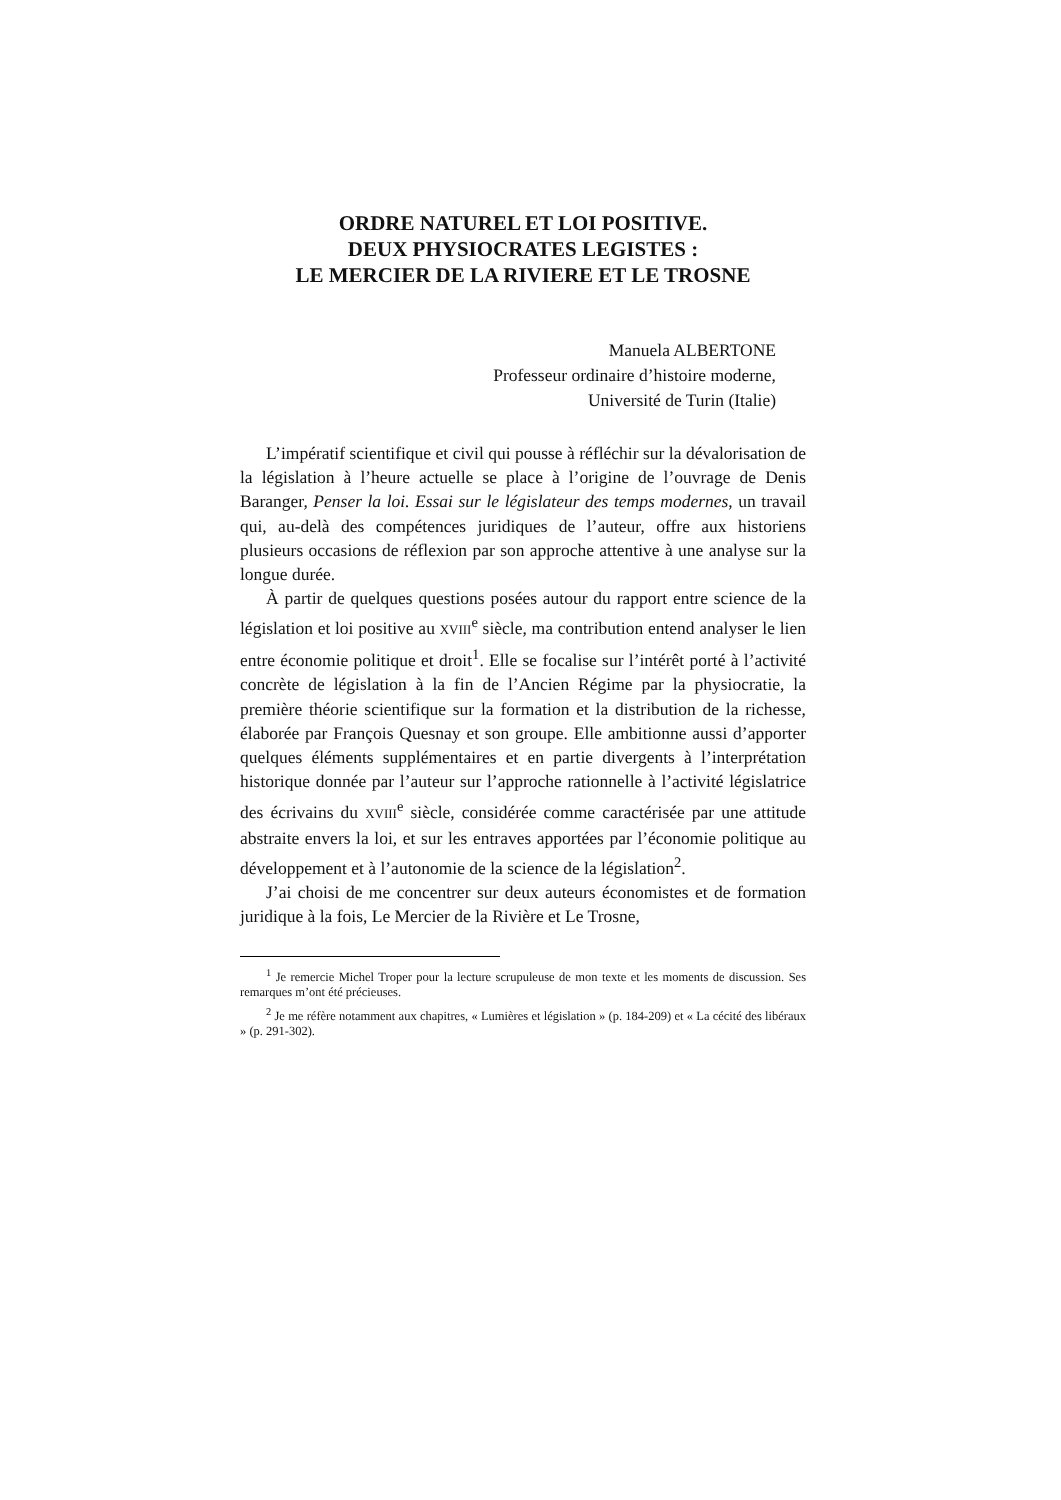ORDRE NATUREL ET LOI POSITIVE.
DEUX PHYSIOCRATES LEGISTES :
LE MERCIER DE LA RIVIERE ET LE TROSNE
Manuela ALBERTONE
Professeur ordinaire d’histoire moderne,
Université de Turin (Italie)
L’impératif scientifique et civil qui pousse à réfléchir sur la dévalorisation de la législation à l’heure actuelle se place à l’origine de l’ouvrage de Denis Baranger, Penser la loi. Essai sur le législateur des temps modernes, un travail qui, au-delà des compétences juridiques de l’auteur, offre aux historiens plusieurs occasions de réflexion par son approche attentive à une analyse sur la longue durée.
À partir de quelques questions posées autour du rapport entre science de la législation et loi positive au XVIII<sup>e</sup> siècle, ma contribution entend analyser le lien entre économie politique et droit<sup>1</sup>. Elle se focalise sur l’intérêt porté à l’activité concrète de législation à la fin de l’Ancien Régime par la physiocratie, la première théorie scientifique sur la formation et la distribution de la richesse, élaborée par François Quesnay et son groupe. Elle ambitionne aussi d’apporter quelques éléments supplémentaires et en partie divergents à l’interprétation historique donnée par l’auteur sur l’approche rationnelle à l’activité législatrice des écrivains du XVIII<sup>e</sup> siècle, considérée comme caractérisée par une attitude abstraite envers la loi, et sur les entraves apportées par l’économie politique au développement et à l’autonomie de la science de la législation<sup>2</sup>.
J’ai choisi de me concentrer sur deux auteurs économistes et de formation juridique à la fois, Le Mercier de la Rivière et Le Trosne,
<sup>1</sup> Je remercie Michel Troper pour la lecture scrupuleuse de mon texte et les moments de discussion. Ses remarques m’ont été précieuses.
<sup>2</sup> Je me réfère notamment aux chapitres, « Lumières et législation » (p. 184-209) et « La cécité des libéraux » (p. 291-302).